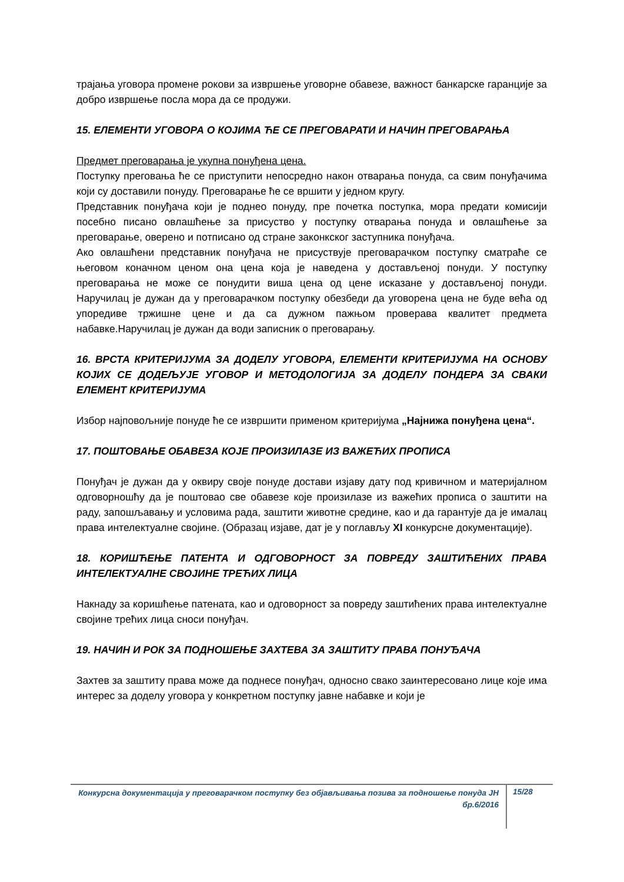трајања уговора промене рокови за извршење уговорне обавезе, важност банкарске гаранције за добро извршење посла мора да се продужи.
15. ЕЛЕМЕНТИ УГОВОРА О КОЈИМА ЋЕ СЕ ПРЕГОВАРАТИ И НАЧИН ПРЕГОВАРАЊА
Предмет преговарања је укупна понуђена цена.
Поступку преговања ће се приступити непосредно након отварања понуда, са свим понуђачима који су доставили понуду. Преговарање ће се вршити у једном кругу.
Представник понуђача који је поднео понуду, пре почетка поступка, мора предати комисији посебно писано овлашћење за присуство у поступку отварања понуда и овлашћење за преговарање, оверено и потписано од стране законкског заступника понуђача.
Ако овлашћени представник понуђача не присуствује преговарачком поступку сматраће се његовом коначном ценом она цена која је наведена у достављеној понуди. У поступку преговарања не може се понудити виша цена од цене исказане у достављеној понуди. Наручилац је дужан да у преговарачком поступку обезбеди да уговорена цена не буде већа од упоредиве тржишне цене и да са дужном пажњом проверава квалитет предмета набавке.Наручилац је дужан да води записник о преговарању.
16. ВРСТА КРИТЕРИЈУМА ЗА ДОДЕЛУ УГОВОРА, ЕЛЕМЕНТИ КРИТЕРИЈУМА НА ОСНОВУ КОЈИХ СЕ ДОДЕЉУЈЕ УГОВОР И МЕТОДОЛОГИЈА ЗА ДОДЕЛУ ПОНДЕРА ЗА СВАКИ ЕЛЕМЕНТ КРИТЕРИЈУМА
Избор најповољније понуде ће се извршити применом критеријума „Најнижа понуђена цена“.
17. ПОШТОВАЊЕ ОБАВЕЗА КОЈЕ ПРОИЗИЛАЗЕ ИЗ ВАЖЕЋИХ ПРОПИСА
Понуђач је дужан да у оквиру своје понуде достави изјаву дату под кривичном и материјалном одговорношћу да је поштовао све обавезе које произилазе из важећих прописа о заштити на раду, запошљавању и условима рада, заштити животне средине, као и да гарантује да је ималац права интелектуалне својине. (Образац изјаве, дат је у поглављу XI конкурсне документације).
18. КОРИШЋЕЊЕ ПАТЕНТА И ОДГОВОРНОСТ ЗА ПОВРЕДУ ЗАШТИЋЕНИХ ПРАВА ИНТЕЛЕКТУАЛНЕ СВОЈИНЕ ТРЕЋИХ ЛИЦА
Накнаду за коришћење патената, као и одговорност за повреду заштићених права интелектуалне својине трећих лица сноси понуђач.
19. НАЧИН И РОК ЗА ПОДНОШЕЊЕ ЗАХТЕВА ЗА ЗАШТИТУ ПРАВА ПОНУЂАЧА
Захтев за заштиту права може да поднесе понуђач, односно свако заинтересовано лице које има интерес за доделу уговора у конкретном поступку јавне набавке и који је
Конкурсна документација у преговарачком поступку без објављивања позива за подношење понуда ЈН бр.6/2016
15/28